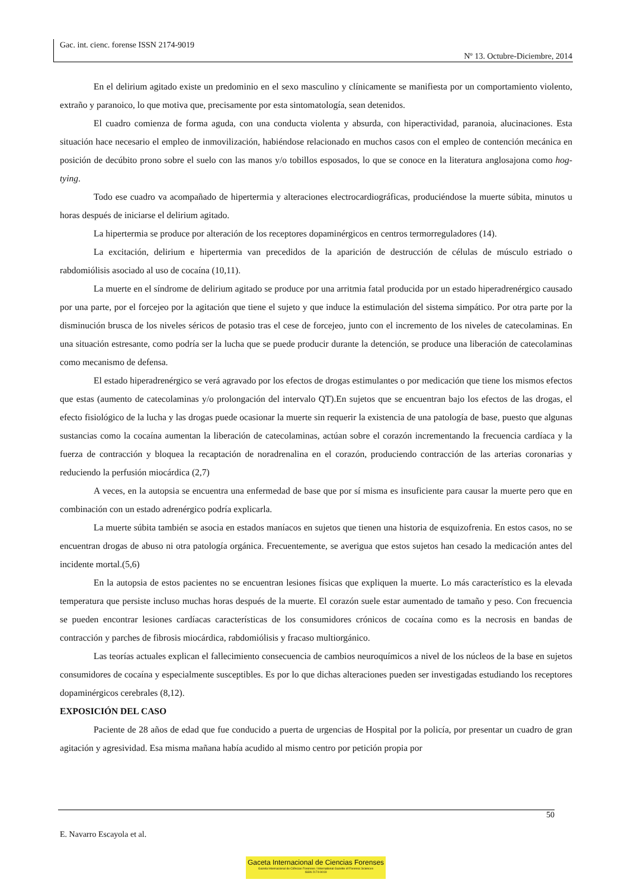Gac. int. cienc. forense ISSN 2174-9019
Nº 13. Octubre-Diciembre, 2014
En el delirium agitado existe un predominio en el sexo masculino y clínicamente se manifiesta por un comportamiento violento, extraño y paranoico, lo que motiva que, precisamente por esta sintomatología, sean detenidos.
El cuadro comienza de forma aguda, con una conducta violenta y absurda, con hiperactividad, paranoia, alucinaciones. Esta situación hace necesario el empleo de inmovilización, habiéndose relacionado en muchos casos con el empleo de contención mecánica en posición de decúbito prono sobre el suelo con las manos y/o tobillos esposados, lo que se conoce en la literatura anglosajona como hog-tying.
Todo ese cuadro va acompañado de hipertermia y alteraciones electrocardiográficas, produciéndose la muerte súbita, minutos u horas después de iniciarse el delirium agitado.
La hipertermia se produce por alteración de los receptores dopaminérgicos en centros termorreguladores (14).
La excitación, delirium e hipertermia van precedidos de la aparición de destrucción de células de músculo estriado o rabdomiólisis asociado al uso de cocaína (10,11).
La muerte en el síndrome de delirium agitado se produce por una arritmia fatal producida por un estado hiperadrenérgico causado por una parte, por el forcejeo por la agitación que tiene el sujeto y que induce la estimulación del sistema simpático. Por otra parte por la disminución brusca de los niveles séricos de potasio tras el cese de forcejeo, junto con el incremento de los niveles de catecolaminas. En una situación estresante, como podría ser la lucha que se puede producir durante la detención, se produce una liberación de catecolaminas como mecanismo de defensa.
El estado hiperadrenérgico se verá agravado por los efectos de drogas estimulantes o por medicación que tiene los mismos efectos que estas (aumento de catecolaminas y/o prolongación del intervalo QT).En sujetos que se encuentran bajo los efectos de las drogas, el efecto fisiológico de la lucha y las drogas puede ocasionar la muerte sin requerir la existencia de una patología de base, puesto que algunas sustancias como la cocaína aumentan la liberación de catecolaminas, actúan sobre el corazón incrementando la frecuencia cardíaca y la fuerza de contracción y bloquea la recaptación de noradrenalina en el corazón, produciendo contracción de las arterias coronarias y reduciendo la perfusión miocárdica (2,7)
A veces, en la autopsia se encuentra una enfermedad de base que por sí misma es insuficiente para causar la muerte pero que en combinación con un estado adrenérgico podría explicarla.
La muerte súbita también se asocia en estados maníacos en sujetos que tienen una historia de esquizofrenia. En estos casos, no se encuentran drogas de abuso ni otra patología orgánica. Frecuentemente, se averigua que estos sujetos han cesado la medicación antes del incidente mortal.(5,6)
En la autopsia de estos pacientes no se encuentran lesiones físicas que expliquen la muerte. Lo más característico es la elevada temperatura que persiste incluso muchas horas después de la muerte. El corazón suele estar aumentado de tamaño y peso. Con frecuencia se pueden encontrar lesiones cardíacas características de los consumidores crónicos de cocaína como es la necrosis en bandas de contracción y parches de fibrosis miocárdica, rabdomiólisis y fracaso multiorgánico.
Las teorías actuales explican el fallecimiento consecuencia de cambios neuroquímicos a nivel de los núcleos de la base en sujetos consumidores de cocaína y especialmente susceptibles. Es por lo que dichas alteraciones pueden ser investigadas estudiando los receptores dopaminérgicos cerebrales (8,12).
EXPOSICIÓN DEL CASO
Paciente de 28 años de edad que fue conducido a puerta de urgencias de Hospital por la policía, por presentar un cuadro de gran agitación y agresividad. Esa misma mañana había acudido al mismo centro por petición propia por
50
E. Navarro Escayola et al.
Gaceta Internacional de Ciencias Forenses
Gazeta Internacional de Ciências Forenses / International Gazette of Forensic Sciences
ISSN 2174-9019